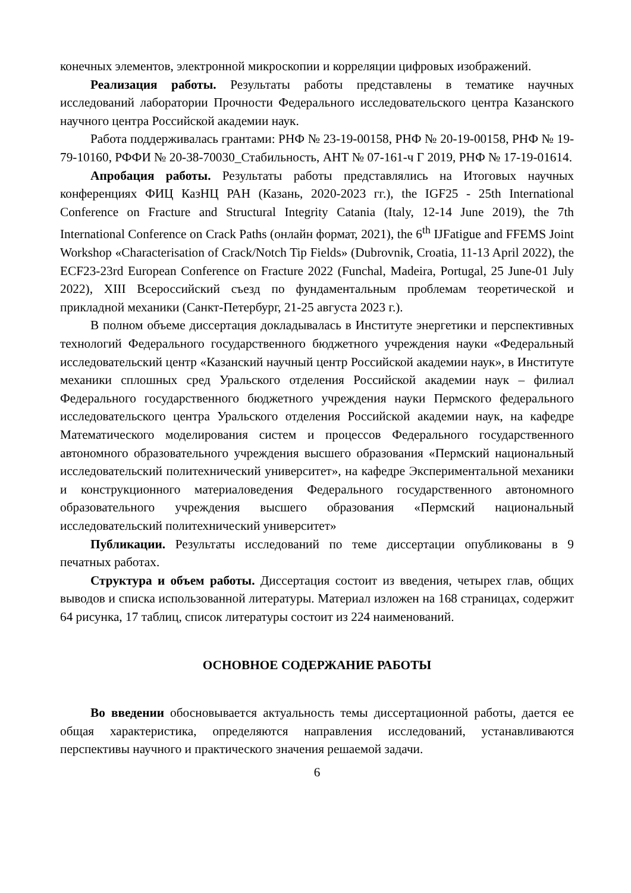конечных элементов, электронной микроскопии и корреляции цифровых изображений.
Реализация работы. Результаты работы представлены в тематике научных исследований лаборатории Прочности Федерального исследовательского центра Казанского научного центра Российской академии наук.
Работа поддерживалась грантами: РНФ № 23-19-00158, РНФ № 20-19-00158, РНФ № 19-79-10160, РФФИ № 20-38-70030_Стабильность, АНТ № 07-161-ч Г 2019, РНФ № 17-19-01614.
Апробация работы. Результаты работы представлялись на Итоговых научных конференциях ФИЦ КазНЦ РАН (Казань, 2020-2023 гг.), the IGF25 - 25th International Conference on Fracture and Structural Integrity Catania (Italy, 12-14 June 2019), the 7th International Conference on Crack Paths (онлайн формат, 2021), the 6<sup>th</sup> IJFatigue and FFEMS Joint Workshop «Characterisation of Crack/Notch Tip Fields» (Dubrovnik, Croatia, 11-13 April 2022), the ECF23-23rd European Conference on Fracture 2022 (Funchal, Madeira, Portugal, 25 June-01 July 2022), XIII Всероссийский съезд по фундаментальным проблемам теоретической и прикладной механики (Санкт-Петербург, 21-25 августа 2023 г.).
В полном объеме диссертация докладывалась в Институте энергетики и перспективных технологий Федерального государственного бюджетного учреждения науки «Федеральный исследовательский центр «Казанский научный центр Российской академии наук», в Институте механики сплошных сред Уральского отделения Российской академии наук – филиал Федерального государственного бюджетного учреждения науки Пермского федерального исследовательского центра Уральского отделения Российской академии наук, на кафедре Математического моделирования систем и процессов Федерального государственного автономного образовательного учреждения высшего образования «Пермский национальный исследовательский политехнический университет», на кафедре Экспериментальной механики и конструкционного материаловедения Федерального государственного автономного образовательного учреждения высшего образования «Пермский национальный исследовательский политехнический университет»
Публикации. Результаты исследований по теме диссертации опубликованы в 9 печатных работах.
Структура и объем работы. Диссертация состоит из введения, четырех глав, общих выводов и списка использованной литературы. Материал изложен на 168 страницах, содержит 64 рисунка, 17 таблиц, список литературы состоит из 224 наименований.
ОСНОВНОЕ СОДЕРЖАНИЕ РАБОТЫ
Во введении обосновывается актуальность темы диссертационной работы, дается ее общая характеристика, определяются направления исследований, устанавливаются перспективы научного и практического значения решаемой задачи.
6